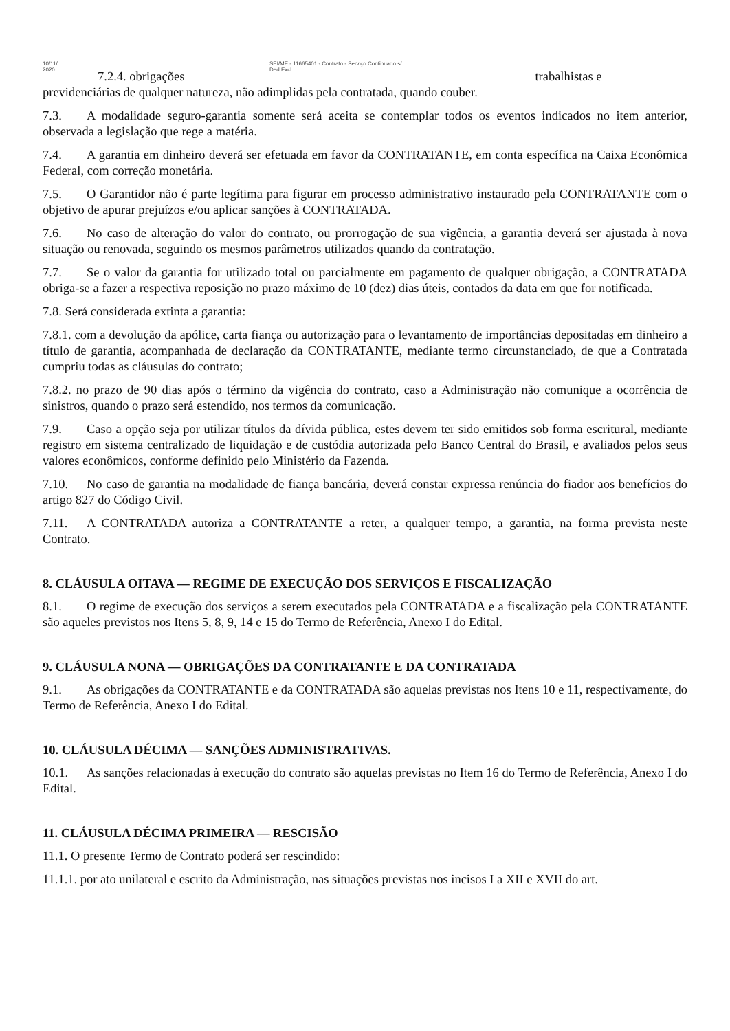10/11/
2020
SEI/ME - 11665401 - Contrato - Serviço Continuado s/
Ded Excl
7.2.4. obrigações trabalhistas e
previdenciárias de qualquer natureza, não adimplidas pela contratada, quando couber.
7.3. A modalidade seguro-garantia somente será aceita se contemplar todos os eventos indicados no item anterior, observada a legislação que rege a matéria.
7.4. A garantia em dinheiro deverá ser efetuada em favor da CONTRATANTE, em conta específica na Caixa Econômica Federal, com correção monetária.
7.5. O Garantidor não é parte legítima para figurar em processo administrativo instaurado pela CONTRATANTE com o objetivo de apurar prejuízos e/ou aplicar sanções à CONTRATADA.
7.6. No caso de alteração do valor do contrato, ou prorrogação de sua vigência, a garantia deverá ser ajustada à nova situação ou renovada, seguindo os mesmos parâmetros utilizados quando da contratação.
7.7. Se o valor da garantia for utilizado total ou parcialmente em pagamento de qualquer obrigação, a CONTRATADA obriga-se a fazer a respectiva reposição no prazo máximo de 10 (dez) dias úteis, contados da data em que for notificada.
7.8. Será considerada extinta a garantia:
7.8.1. com a devolução da apólice, carta fiança ou autorização para o levantamento de importâncias depositadas em dinheiro a título de garantia, acompanhada de declaração da CONTRATANTE, mediante termo circunstanciado, de que a Contratada cumpriu todas as cláusulas do contrato;
7.8.2. no prazo de 90 dias após o término da vigência do contrato, caso a Administração não comunique a ocorrência de sinistros, quando o prazo será estendido, nos termos da comunicação.
7.9. Caso a opção seja por utilizar títulos da dívida pública, estes devem ter sido emitidos sob forma escritural, mediante registro em sistema centralizado de liquidação e de custódia autorizada pelo Banco Central do Brasil, e avaliados pelos seus valores econômicos, conforme definido pelo Ministério da Fazenda.
7.10. No caso de garantia na modalidade de fiança bancária, deverá constar expressa renúncia do fiador aos benefícios do artigo 827 do Código Civil.
7.11. A CONTRATADA autoriza a CONTRATANTE a reter, a qualquer tempo, a garantia, na forma prevista neste Contrato.
8. CLÁUSULA OITAVA — REGIME DE EXECUÇÃO DOS SERVIÇOS E FISCALIZAÇÃO
8.1. O regime de execução dos serviços a serem executados pela CONTRATADA e a fiscalização pela CONTRATANTE são aqueles previstos nos Itens 5, 8, 9, 14 e 15 do Termo de Referência, Anexo I do Edital.
9. CLÁUSULA NONA — OBRIGAÇÕES DA CONTRATANTE E DA CONTRATADA
9.1. As obrigações da CONTRATANTE e da CONTRATADA são aquelas previstas nos Itens 10 e 11, respectivamente, do Termo de Referência, Anexo I do Edital.
10. CLÁUSULA DÉCIMA — SANÇÕES ADMINISTRATIVAS.
10.1. As sanções relacionadas à execução do contrato são aquelas previstas no Item 16 do Termo de Referência, Anexo I do Edital.
11. CLÁUSULA DÉCIMA PRIMEIRA — RESCISÃO
11.1. O presente Termo de Contrato poderá ser rescindido:
11.1.1. por ato unilateral e escrito da Administração, nas situações previstas nos incisos I a XII e XVII do art.